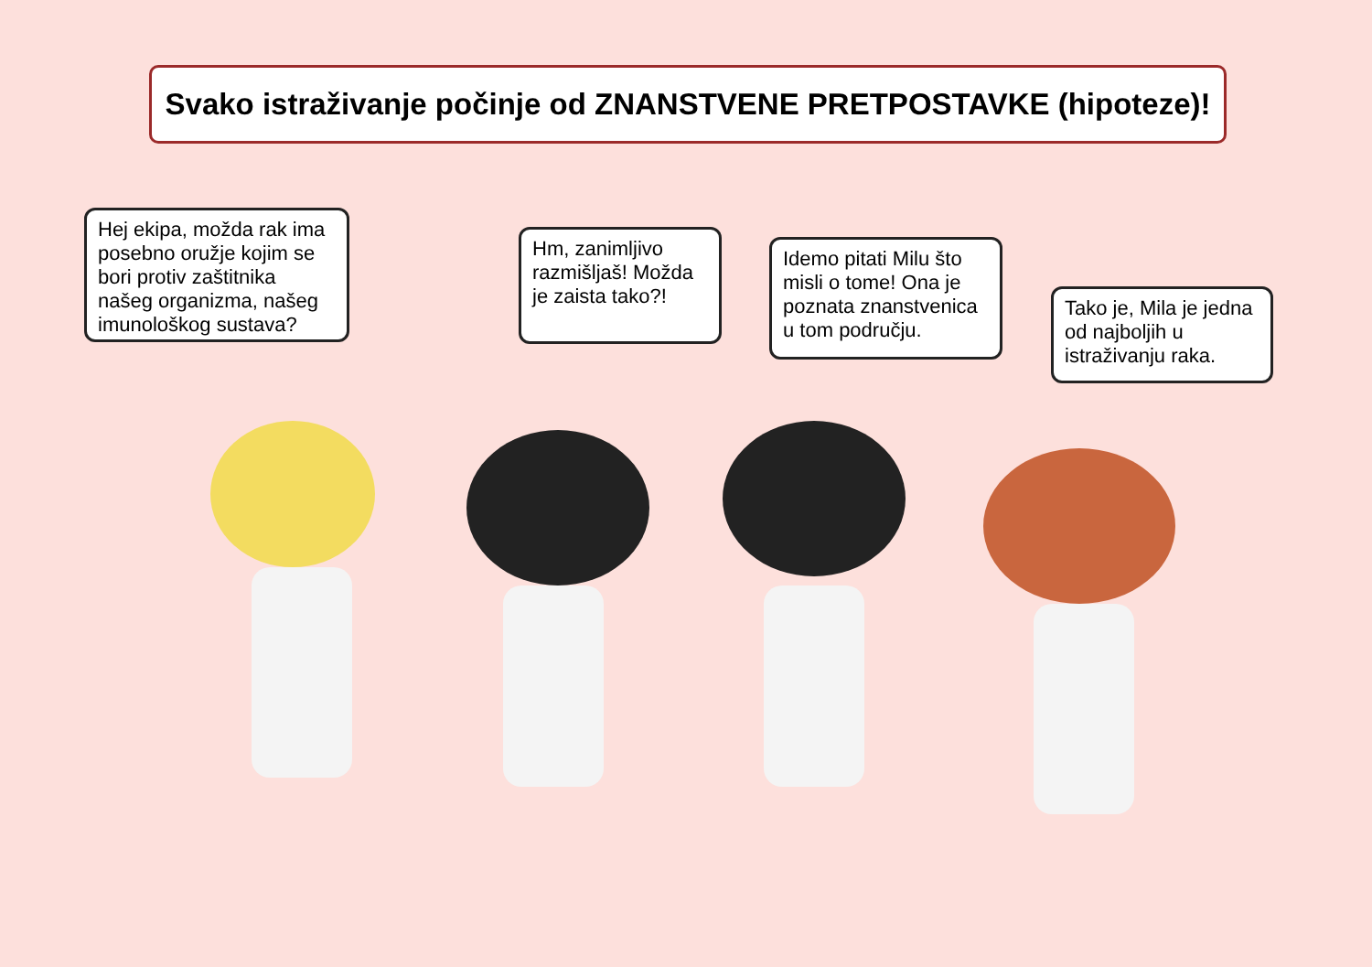Svako istraživanje počinje od ZNANSTVENE PRETPOSTAVKE (hipoteze)!
Hej ekipa, možda rak ima posebno oružje kojim se bori protiv zaštitnika našeg organizma, našeg imunološkog sustava?
Hm, zanimljivo razmišljaš! Možda je zaista tako?!
Idemo pitati Milu što misli o tome! Ona je poznata znanstvenica u tom području.
Tako je, Mila je jedna od najboljih u istraživanju raka.